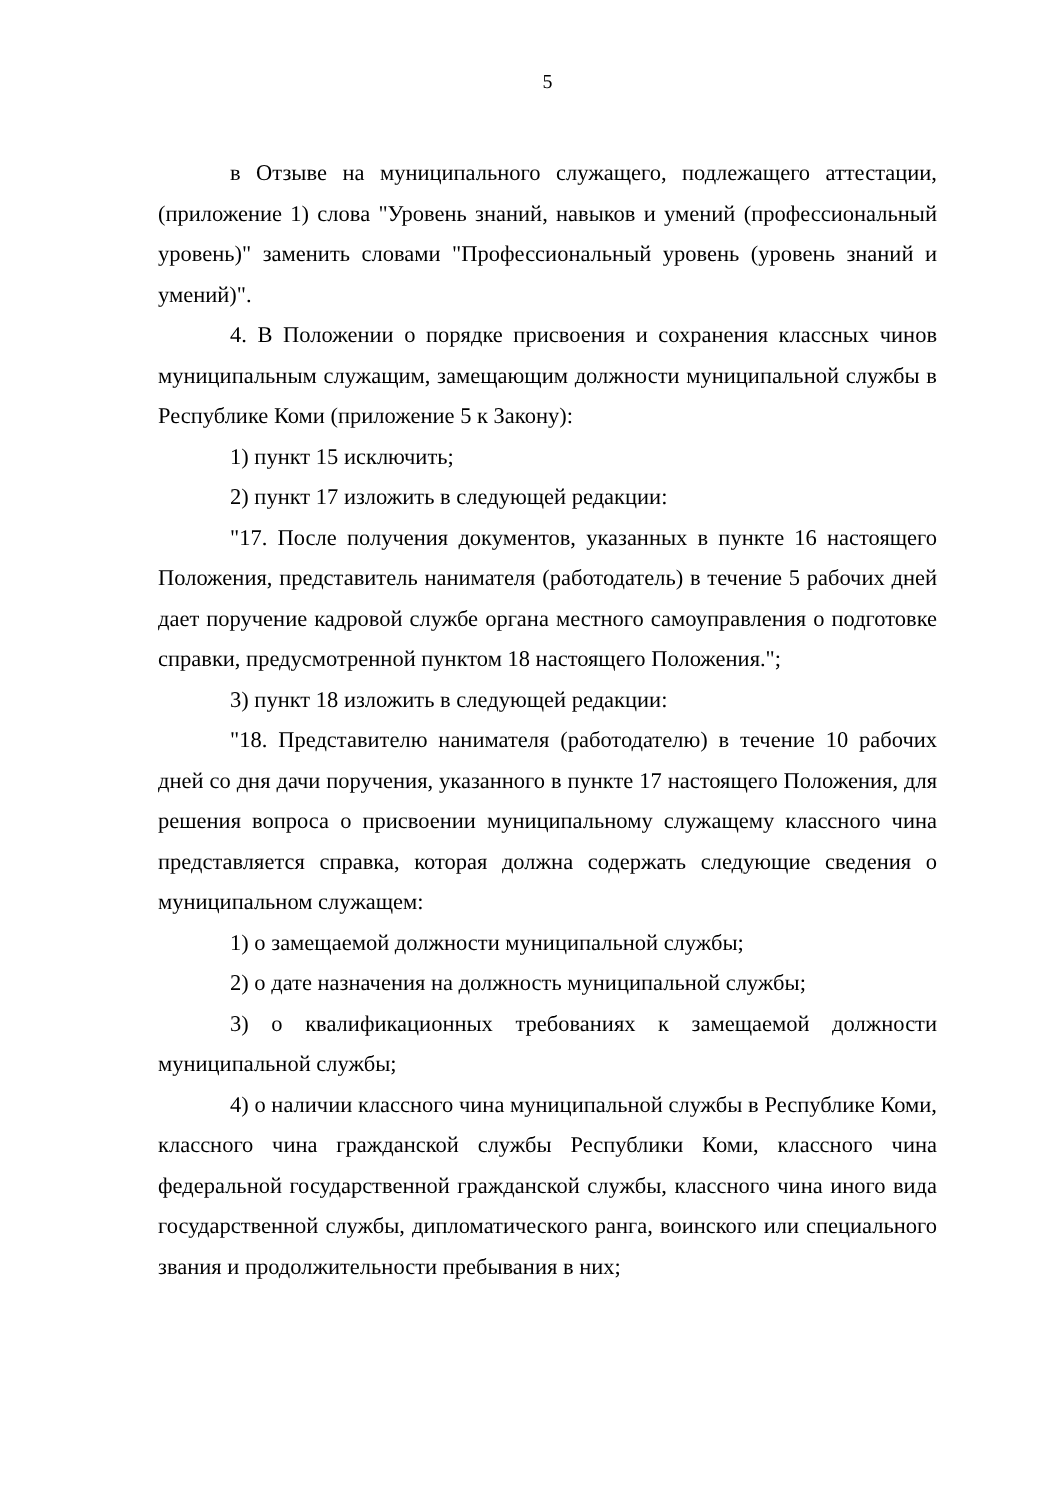5
в Отзыве на муниципального служащего, подлежащего аттестации, (приложение 1) слова "Уровень знаний, навыков и умений (профессиональный уровень)" заменить словами "Профессиональный уровень (уровень знаний и умений)".
4. В Положении о порядке присвоения и сохранения классных чинов муниципальным служащим, замещающим должности муниципальной службы в Республике Коми (приложение 5 к Закону):
1) пункт 15 исключить;
2) пункт 17 изложить в следующей редакции:
"17. После получения документов, указанных в пункте 16 настоящего Положения, представитель нанимателя (работодатель) в течение 5 рабочих дней дает поручение кадровой службе органа местного самоуправления о подготовке справки, предусмотренной пунктом 18 настоящего Положения.";
3) пункт 18 изложить в следующей редакции:
"18. Представителю нанимателя (работодателю) в течение 10 рабочих дней со дня дачи поручения, указанного в пункте 17 настоящего Положения, для решения вопроса о присвоении муниципальному служащему классного чина представляется справка, которая должна содержать следующие сведения о муниципальном служащем:
1) о замещаемой должности муниципальной службы;
2) о дате назначения на должность муниципальной службы;
3) о квалификационных требованиях к замещаемой должности муниципальной службы;
4) о наличии классного чина муниципальной службы в Республике Коми, классного чина гражданской службы Республики Коми, классного чина федеральной государственной гражданской службы, классного чина иного вида государственной службы, дипломатического ранга, воинского или специального звания и продолжительности пребывания в них;